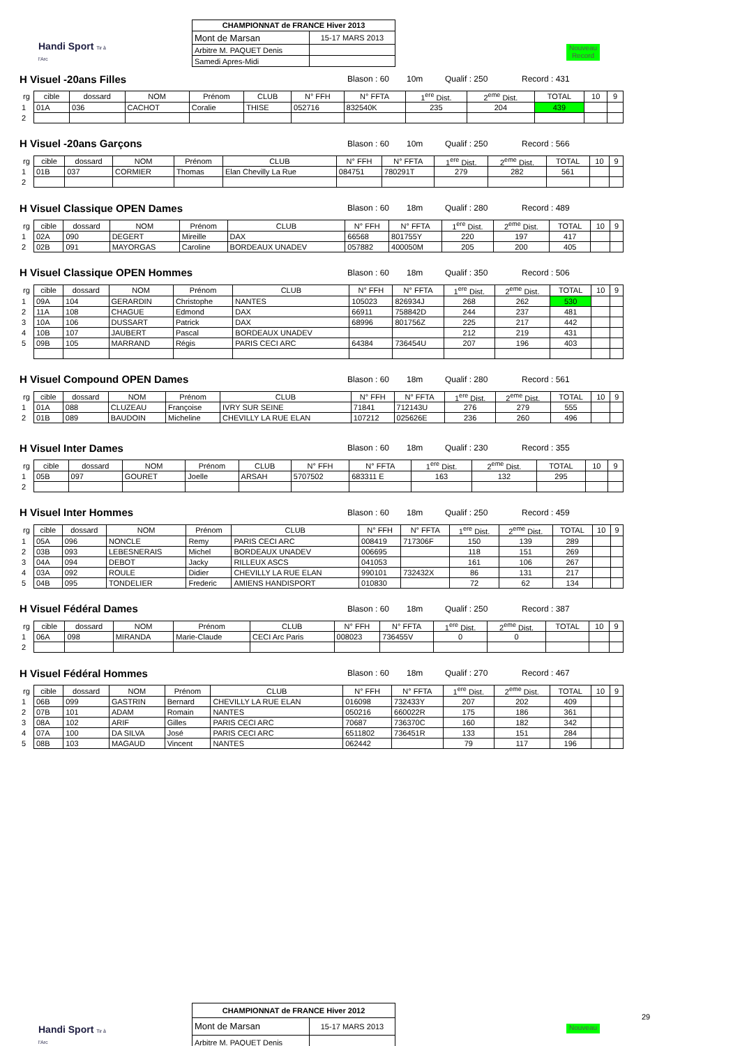Handi Sport Tir à l'Arc
| CHAMPIONNAT de FRANCE Hiver 2013 | |
| Mont de Marsan | 15-17 MARS 2013 |
| Arbitre M. PAQUET Denis | |
| Samedi Apres-Midi | |
Nouveau Record
H Visuel -20ans Filles Blason : 60 10m Qualif : 250 Record : 431
| rg | cible | dossard | NOM | Prénom | CLUB | N° FFH | N° FFTA | 1<sup>ere</sup> Dist. | 2<sup>eme</sup> Dist. | TOTAL | 10 | 9 |
| --- | --- | --- | --- | --- | --- | --- | --- | --- | --- | --- | --- | --- |
| 1 | 01A | 036 | CACHOT | Coralie | THISE | 052716 | 832540K | 235 | 204 | 439 | | |
| 2 | | | | | | | | | | | | |
H Visuel -20ans Garçons Blason : 60 10m Qualif : 250 Record : 566
| rg | cible | dossard | NOM | Prénom | CLUB | N° FFH | N° FFTA | 1<sup>ere</sup> Dist. | 2<sup>eme</sup> Dist. | TOTAL | 10 | 9 |
| --- | --- | --- | --- | --- | --- | --- | --- | --- | --- | --- | --- | --- |
| 1 | 01B | 037 | CORMIER | Thomas | Elan Chevilly La Rue | 084751 | 780291T | 279 | 282 | 561 | | |
| 2 | | | | | | | | | | | | |
H Visuel Classique OPEN Dames Blason : 60 18m Qualif : 280 Record : 489
| rg | cible | dossard | NOM | Prénom | CLUB | N° FFH | N° FFTA | 1<sup>ere</sup> Dist. | 2<sup>eme</sup> Dist. | TOTAL | 10 | 9 |
| --- | --- | --- | --- | --- | --- | --- | --- | --- | --- | --- | --- | --- |
| 1 | 02A | 090 | DEGERT | Mireille | DAX | 66568 | 801755Y | 220 | 197 | 417 | | |
| 2 | 02B | 091 | MAYORGAS | Caroline | BORDEAUX UNADEV | 057882 | 400050M | 205 | 200 | 405 | | |
H Visuel Classique OPEN Hommes Blason : 60 18m Qualif : 350 Record : 506
| rg | cible | dossard | NOM | Prénom | CLUB | N° FFH | N° FFTA | 1<sup>ere</sup> Dist. | 2<sup>eme</sup> Dist. | TOTAL | 10 | 9 |
| --- | --- | --- | --- | --- | --- | --- | --- | --- | --- | --- | --- | --- |
| 1 | 09A | 104 | GERARDIN | Christophe | NANTES | 105023 | 826934J | 268 | 262 | 530 | | |
| 2 | 11A | 108 | CHAGUE | Edmond | DAX | 66911 | 758842D | 244 | 237 | 481 | | |
| 3 | 10A | 106 | DUSSART | Patrick | DAX | 68996 | 801756Z | 225 | 217 | 442 | | |
| 4 | 10B | 107 | JAUBERT | Pascal | BORDEAUX UNADEV | | | 212 | 219 | 431 | | |
| 5 | 09B | 105 | MARRAND | Régis | PARIS CECI ARC | 64384 | 736454U | 207 | 196 | 403 | | |
H Visuel Compound OPEN Dames Blason : 60 18m Qualif : 280 Record : 561
| rg | cible | dossard | NOM | Prénom | CLUB | N° FFH | N° FFTA | 1<sup>ere</sup> Dist. | 2<sup>eme</sup> Dist. | TOTAL | 10 | 9 |
| --- | --- | --- | --- | --- | --- | --- | --- | --- | --- | --- | --- | --- |
| 1 | 01A | 088 | CLUZEAU | Françoise | IVRY SUR SEINE | 71841 | 712143U | 276 | 279 | 555 | | |
| 2 | 01B | 089 | BAUDOIN | Micheline | CHEVILLY LA RUE ELAN | 107212 | 025626E | 236 | 260 | 496 | | |
H Visuel Inter Dames Blason : 60 18m Qualif : 230 Record : 355
| rg | cible | dossard | NOM | Prénom | CLUB | N° FFH | N° FFTA | 1<sup>ere</sup> Dist. | 2<sup>eme</sup> Dist. | TOTAL | 10 | 9 |
| --- | --- | --- | --- | --- | --- | --- | --- | --- | --- | --- | --- | --- |
| 1 | 05B | 097 | GOURET | Joelle | ARSAH | 5707502 | 683311 E | 163 | 132 | 295 | | |
| 2 | | | | | | | | | | | | |
H Visuel Inter Hommes Blason : 60 18m Qualif : 250 Record : 459
| rg | cible | dossard | NOM | Prénom | CLUB | N° FFH | N° FFTA | 1<sup>ere</sup> Dist. | 2<sup>eme</sup> Dist. | TOTAL | 10 | 9 |
| --- | --- | --- | --- | --- | --- | --- | --- | --- | --- | --- | --- | --- |
| 1 | 05A | 096 | NONCLE | Remy | PARIS CECI ARC | 008419 | 717306F | 150 | 139 | 289 | | |
| 2 | 03B | 093 | LEBESNERAIS | Michel | BORDEAUX UNADEV | 006695 | | 118 | 151 | 269 | | |
| 3 | 04A | 094 | DEBOT | Jacky | RILLEUX ASCS | 041053 | | 161 | 106 | 267 | | |
| 4 | 03A | 092 | ROULE | Didier | CHEVILLY LA RUE ELAN | 990101 | 732432X | 86 | 131 | 217 | | |
| 5 | 04B | 095 | TONDELIER | Frederic | AMIENS HANDISPORT | 010830 | | 72 | 62 | 134 | | |
H Visuel Fédéral Dames Blason : 60 18m Qualif : 250 Record : 387
| rg | cible | dossard | NOM | Prénom | CLUB | N° FFH | N° FFTA | 1<sup>ere</sup> Dist. | 2<sup>eme</sup> Dist. | TOTAL | 10 | 9 |
| --- | --- | --- | --- | --- | --- | --- | --- | --- | --- | --- | --- | --- |
| 1 | 06A | 098 | MIRANDA | Marie-Claude | CECI Arc Paris | 008023 | 736455V | 0 | 0 | | | |
| 2 | | | | | | | | | | | | |
H Visuel Fédéral Hommes Blason : 60 18m Qualif : 270 Record : 467
| rg | cible | dossard | NOM | Prénom | CLUB | N° FFH | N° FFTA | 1<sup>ere</sup> Dist. | 2<sup>eme</sup> Dist. | TOTAL | 10 | 9 |
| --- | --- | --- | --- | --- | --- | --- | --- | --- | --- | --- | --- | --- |
| 1 | 06B | 099 | GASTRIN | Bernard | CHEVILLY LA RUE ELAN | 016098 | 732433Y | 207 | 202 | 409 | | |
| 2 | 07B | 101 | ADAM | Romain | NANTES | 050216 | 660022R | 175 | 186 | 361 | | |
| 3 | 08A | 102 | ARIF | Gilles | PARIS CECI ARC | 70687 | 736370C | 160 | 182 | 342 | | |
| 4 | 07A | 100 | DA SILVA | José | PARIS CECI ARC | 6511802 | 736451R | 133 | 151 | 284 | | |
| 5 | 08B | 103 | MAGAUD | Vincent | NANTES | 062442 | | 79 | 117 | 196 | | |
Handi Sport Tir à l'Arc
| CHAMPIONNAT de FRANCE Hiver 2012 | |
| Mont de Marsan | 15-17 MARS 2013 |
| Arbitre M. PAQUET Denis | |
Nouveau
29